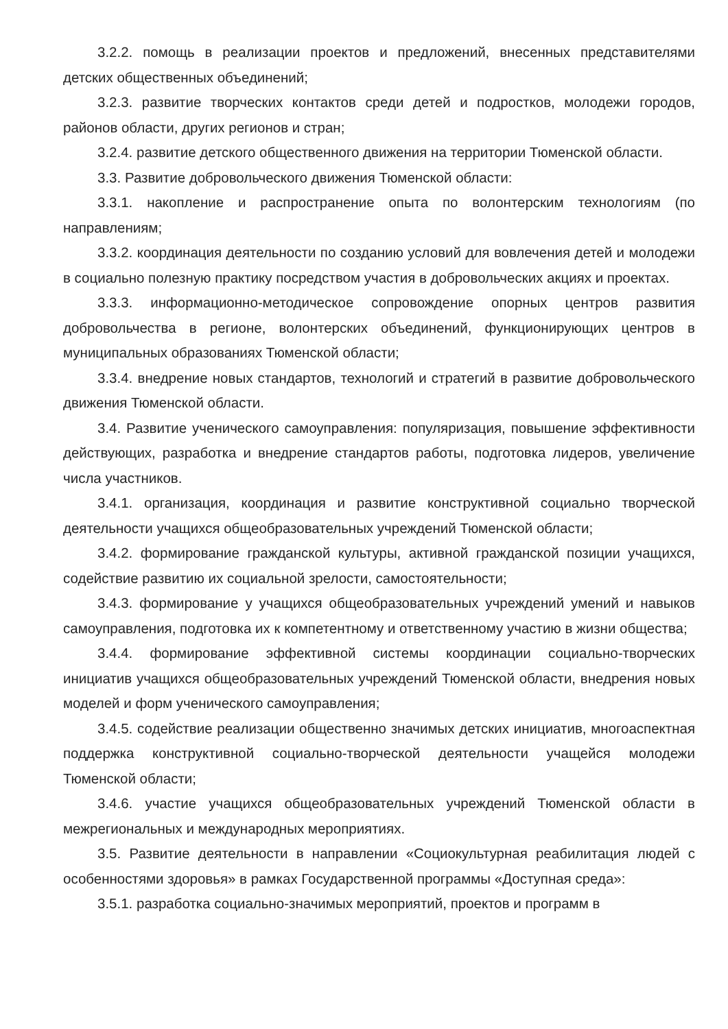3.2.2. помощь в реализации проектов и предложений, внесенных представителями детских общественных объединений;
3.2.3. развитие творческих контактов среди детей и подростков, молодежи городов, районов области, других регионов и стран;
3.2.4. развитие детского общественного движения на территории Тюменской области.
3.3. Развитие добровольческого движения Тюменской области:
3.3.1. накопление и распространение опыта по волонтерским технологиям (по направлениям;
3.3.2. координация деятельности по созданию условий для вовлечения детей и молодежи в социально полезную практику посредством участия в добровольческих акциях и проектах.
3.3.3. информационно-методическое сопровождение опорных центров развития добровольчества в регионе, волонтерских объединений, функционирующих центров в муниципальных образованиях Тюменской области;
3.3.4. внедрение новых стандартов, технологий и стратегий в развитие добровольческого движения Тюменской области.
3.4. Развитие ученического самоуправления: популяризация, повышение эффективности действующих, разработка и внедрение стандартов работы, подготовка лидеров, увеличение числа участников.
3.4.1. организация, координация и развитие конструктивной социально творческой деятельности учащихся общеобразовательных учреждений Тюменской области;
3.4.2. формирование гражданской культуры, активной гражданской позиции учащихся, содействие развитию их социальной зрелости, самостоятельности;
3.4.3. формирование у учащихся общеобразовательных учреждений умений и навыков самоуправления, подготовка их к компетентному и ответственному участию в жизни общества;
3.4.4. формирование эффективной системы координации социально-творческих инициатив учащихся общеобразовательных учреждений Тюменской области, внедрения новых моделей и форм ученического самоуправления;
3.4.5. содействие реализации общественно значимых детских инициатив, многоаспектная поддержка конструктивной социально-творческой деятельности учащейся молодежи Тюменской области;
3.4.6. участие учащихся общеобразовательных учреждений Тюменской области в межрегиональных и международных мероприятиях.
3.5. Развитие деятельности в направлении «Социокультурная реабилитация людей с особенностями здоровья» в рамках Государственной программы «Доступная среда»:
3.5.1. разработка социально-значимых мероприятий, проектов и программ в